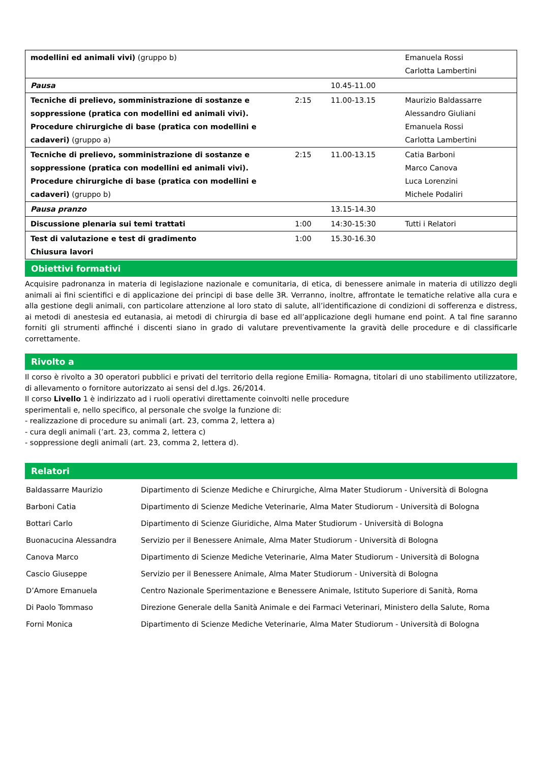| modellini ed animali vivi) (gruppo b) | | | Emanuela Rossi Carlotta Lambertini |
| Pausa | | 10.45-11.00 | |
| Tecniche di prelievo, somministrazione di sostanze e soppressione (pratica con modellini ed animali vivi). Procedure chirurgiche di base (pratica con modellini e cadaveri) (gruppo a) | 2:15 | 11.00-13.15 | Maurizio Baldassarre Alessandro Giuliani Emanuela Rossi Carlotta Lambertini |
| Tecniche di prelievo, somministrazione di sostanze e soppressione (pratica con modellini ed animali vivi). Procedure chirurgiche di base (pratica con modellini e cadaveri) (gruppo b) | 2:15 | 11.00-13.15 | Catia Barboni Marco Canova Luca Lorenzini Michele Podaliri |
| Pausa pranzo | | 13.15-14.30 | |
| Discussione plenaria sui temi trattati | 1:00 | 14:30-15:30 | Tutti i Relatori |
| Test di valutazione e test di gradimento Chiusura lavori | 1:00 | 15.30-16.30 | |
Obiettivi formativi
Acquisire padronanza in materia di legislazione nazionale e comunitaria, di etica, di benessere animale in materia di utilizzo degli animali ai fini scientifici e di applicazione dei principi di base delle 3R. Verranno, inoltre, affrontate le tematiche relative alla cura e alla gestione degli animali, con particolare attenzione al loro stato di salute, all’identificazione di condizioni di sofferenza e distress, ai metodi di anestesia ed eutanasia, ai metodi di chirurgia di base ed all’applicazione degli humane end point. A tal fine saranno forniti gli strumenti affinché i discenti siano in grado di valutare preventivamente la gravità delle procedure e di classificarle correttamente.
Rivolto a
Il corso è rivolto a 30 operatori pubblici e privati del territorio della regione Emilia- Romagna, titolari di uno stabilimento utilizzatore, di allevamento o fornitore autorizzato ai sensi del d.lgs. 26/2014.
Il corso Livello 1 è indirizzato ad i ruoli operativi direttamente coinvolti nelle procedure
sperimentali e, nello specifico, al personale che svolge la funzione di:
- realizzazione di procedure su animali (art. 23, comma 2, lettera a)
- cura degli animali (’art. 23, comma 2, lettera c)
- soppressione degli animali (art. 23, comma 2, lettera d).
Relatori
| Baldassarre Maurizio | Dipartimento di Scienze Mediche e Chirurgiche, Alma Mater Studiorum - Università di Bologna |
| Barboni Catia | Dipartimento di Scienze Mediche Veterinarie, Alma Mater Studiorum - Università di Bologna |
| Bottari Carlo | Dipartimento di Scienze Giuridiche, Alma Mater Studiorum - Università di Bologna |
| Buonacucina Alessandra | Servizio per il Benessere Animale, Alma Mater Studiorum - Università di Bologna |
| Canova Marco | Dipartimento di Scienze Mediche Veterinarie, Alma Mater Studiorum - Università di Bologna |
| Cascio Giuseppe | Servizio per il Benessere Animale, Alma Mater Studiorum - Università di Bologna |
| D’Amore Emanuela | Centro Nazionale Sperimentazione e Benessere Animale, Istituto Superiore di Sanità, Roma |
| Di Paolo Tommaso | Direzione Generale della Sanità Animale e dei Farmaci Veterinari, Ministero della Salute, Roma |
| Forni Monica | Dipartimento di Scienze Mediche Veterinarie, Alma Mater Studiorum - Università di Bologna |